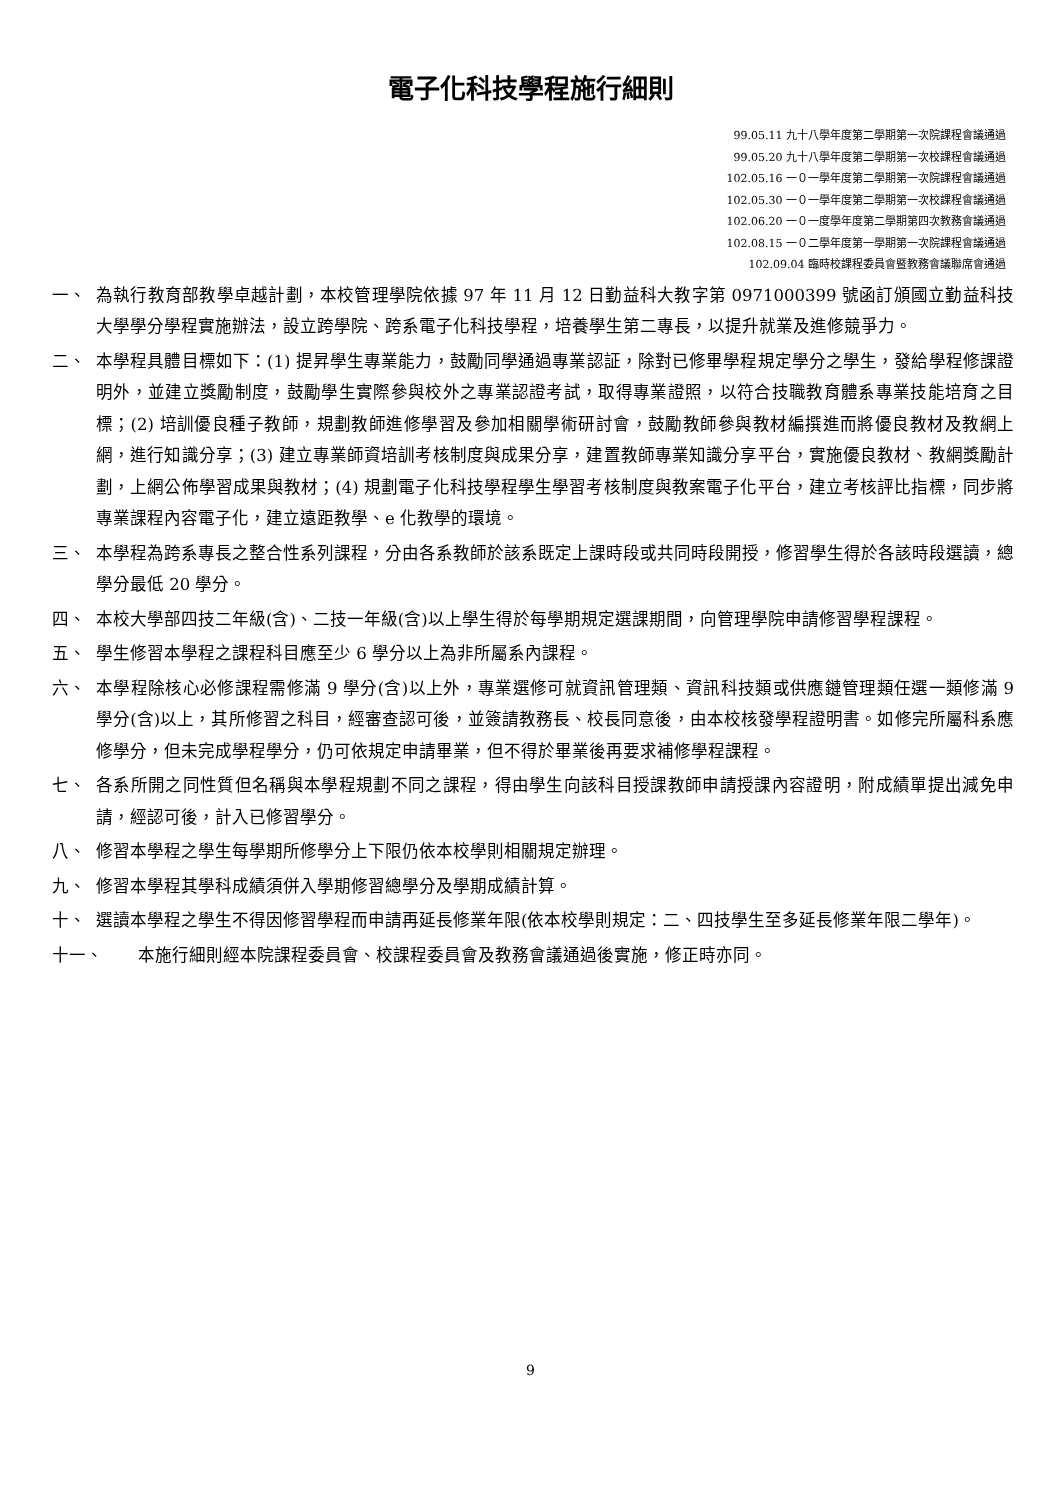電子化科技學程施行細則
99.05.11 九十八學年度第二學期第一次院課程會議通過
99.05.20 九十八學年度第二學期第一次校課程會議通過
102.05.16 一０一學年度第二學期第一次院課程會議通過
102.05.30 一０一學年度第二學期第一次校課程會議通過
102.06.20 一０一度學年度第二學期第四次教務會議通過
102.08.15 一０二學年度第一學期第一次院課程會議通過
102.09.04 臨時校課程委員會暨教務會議聯席會通過
一、 為執行教育部教學卓越計劃，本校管理學院依據 97 年 11 月 12 日勤益科大教字第 0971000399 號函訂頒國立勤益科技大學學分學程實施辦法，設立跨學院、跨系電子化科技學程，培養學生第二專長，以提升就業及進修競爭力。
二、 本學程具體目標如下：(1) 提昇學生專業能力，鼓勵同學通過專業認証，除對已修畢學程規定學分之學生，發給學程修課證明外，並建立獎勵制度，鼓勵學生實際參與校外之專業認證考試，取得專業證照，以符合技職教育體系專業技能培育之目標；(2) 培訓優良種子教師，規劃教師進修學習及參加相關學術研討會，鼓勵教師參與教材編撰進而將優良教材及教網上網，進行知識分享；(3) 建立專業師資培訓考核制度與成果分享，建置教師專業知識分享平台，實施優良教材、教網獎勵計劃，上網公佈學習成果與教材；(4) 規劃電子化科技學程學生學習考核制度與教案電子化平台，建立考核評比指標，同步將專業課程內容電子化，建立遠距教學、e 化教學的環境。
三、 本學程為跨系專長之整合性系列課程，分由各系教師於該系既定上課時段或共同時段開授，修習學生得於各該時段選讀，總學分最低 20 學分。
四、 本校大學部四技二年級(含)、二技一年級(含)以上學生得於每學期規定選課期間，向管理學院申請修習學程課程。
五、 學生修習本學程之課程科目應至少 6 學分以上為非所屬系內課程。
六、 本學程除核心必修課程需修滿 9 學分(含)以上外，專業選修可就資訊管理類、資訊科技類或供應鏈管理類任選一類修滿 9 學分(含)以上，其所修習之科目，經審查認可後，並簽請教務長、校長同意後，由本校核發學程證明書。如修完所屬科系應修學分，但未完成學程學分，仍可依規定申請畢業，但不得於畢業後再要求補修學程課程。
七、 各系所開之同性質但名稱與本學程規劃不同之課程，得由學生向該科目授課教師申請授課內容證明，附成績單提出減免申請，經認可後，計入已修習學分。
八、 修習本學程之學生每學期所修學分上下限仍依本校學則相關規定辦理。
九、 修習本學程其學科成績須併入學期修習總學分及學期成績計算。
十、 選讀本學程之學生不得因修習學程而申請再延長修業年限(依本校學則規定：二、四技學生至多延長修業年限二學年)。
十一、 本施行細則經本院課程委員會、校課程委員會及教務會議通過後實施，修正時亦同。
9